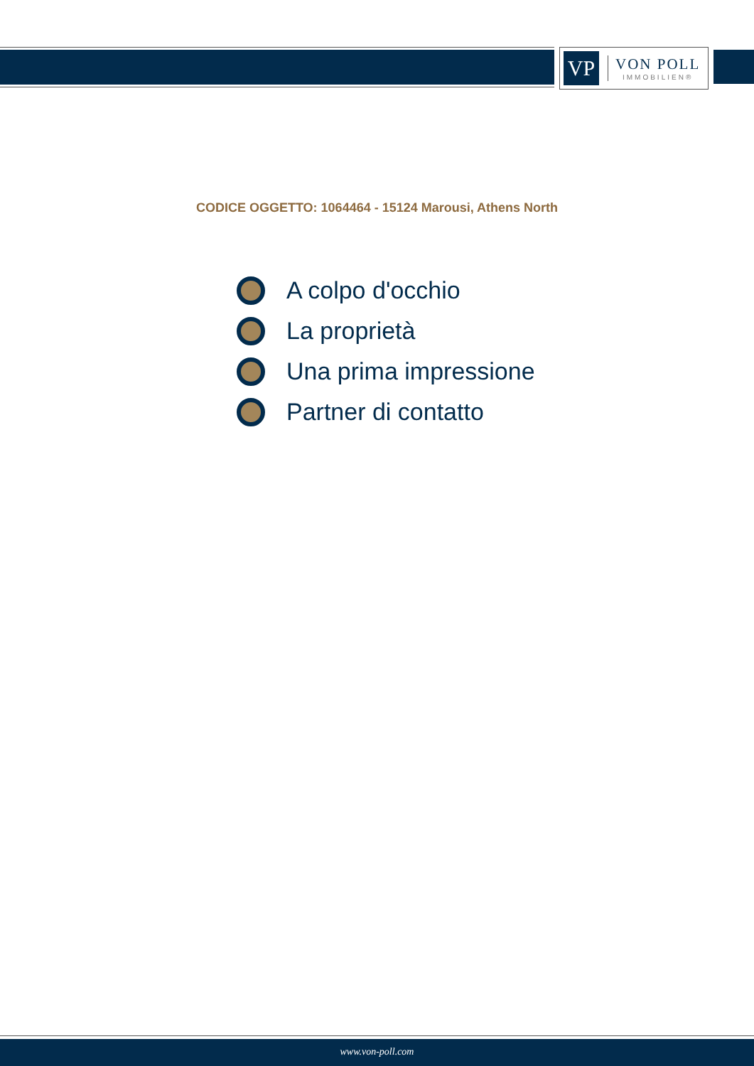VP
VON POLL
IMMOBILIEN®
CODICE OGGETTO: 1064464 - 15124 Marousi, Athens North
A colpo d'occhio
La proprietà
Una prima impressione
Partner di contatto
www.von-poll.com